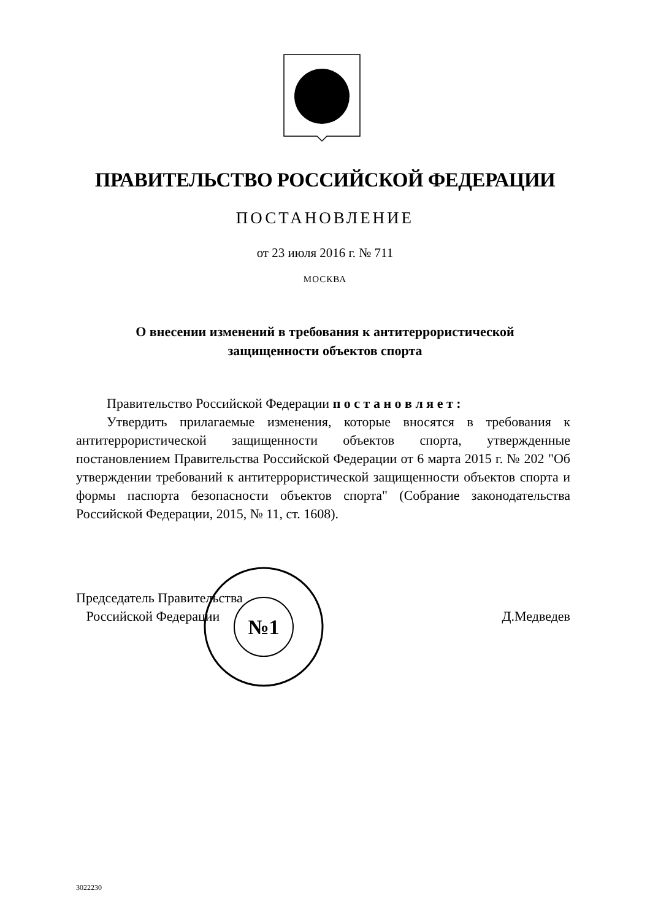ПРАВИТЕЛЬСТВО РОССИЙСКОЙ ФЕДЕРАЦИИ
ПОСТАНОВЛЕНИЕ
от 23 июля 2016 г. № 711
МОСКВА
О внесении изменений в требования к антитеррористической
защищенности объектов спорта
Правительство Российской Федерации п о с т а н о в л я е т :
Утвердить прилагаемые изменения, которые вносятся в требования к антитеррористической защищенности объектов спорта, утвержденные постановлением Правительства Российской Федерации от 6 марта 2015 г. № 202 "Об утверждении требований к антитеррористической защищенности объектов спорта и формы паспорта безопасности объектов спорта" (Собрание законодательства Российской Федерации, 2015, № 11, ст. 1608).
Председатель Правительства
Российской Федерации
Д.Медведев
№1
3022230